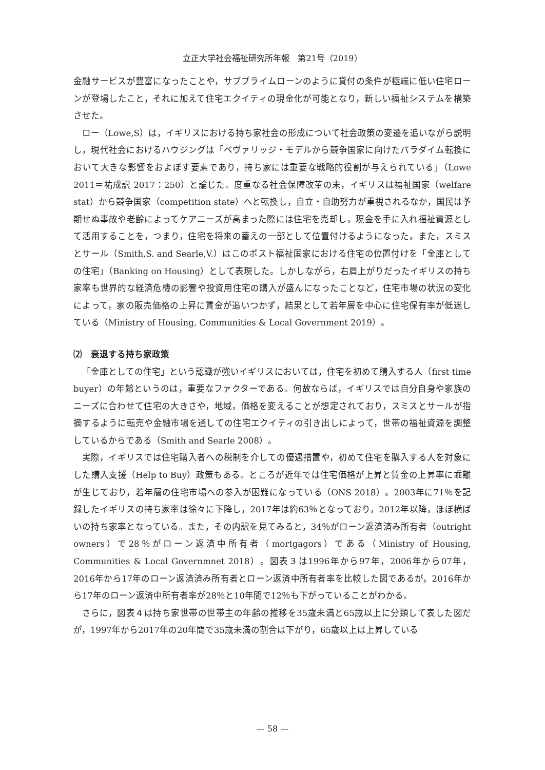立正大学社会福祉研究所年報　第21号（2019）
金融サービスが豊富になったことや，サブプライムローンのように貸付の条件が極端に低い住宅ローンが登場したこと，それに加えて住宅エクイティの現金化が可能となり，新しい福祉システムを構築させた。
ロー（Lowe,S）は，イギリスにおける持ち家社会の形成について社会政策の変遷を追いながら説明し，現代社会におけるハウジングは「ベヴァリッジ・モデルから競争国家に向けたパラダイム転換において大きな影響をおよぼす要素であり，持ち家には重要な戦略的役割が与えられている」（Lowe 2011＝祐成訳 2017：250）と論じた。度重なる社会保障改革の末，イギリスは福祉国家（welfare stat）から競争国家（competition state）へと転換し，自立・自助努力が重視されるなか，国民は予期せぬ事故や老齢によってケアニーズが高まった際には住宅を売却し，現金を手に入れ福祉資源として活用することを，つまり，住宅を将来の蓄えの一部として位置付けるようになった。また，スミスとサール（Smith,S. and Searle,V.）はこのポスト福祉国家における住宅の位置付けを「金庫としての住宅」（Banking on Housing）として表現した。しかしながら，右肩上がりだったイギリスの持ち家率も世界的な経済危機の影響や投資用住宅の購入が盛んになったことなど，住宅市場の状況の変化によって，家の販売価格の上昇に賃金が追いつかず，結果として若年層を中心に住宅保有率が低迷している（Ministry of Housing, Communities & Local Government 2019）。
⑵　衰退する持ち家政策
「金庫としての住宅」という認識が強いイギリスにおいては，住宅を初めて購入する人（first time buyer）の年齢というのは，重要なファクターである。何故ならば，イギリスでは自分自身や家族のニーズに合わせて住宅の大きさや，地域，価格を変えることが想定されており，スミスとサールが指摘するように転売や金融市場を通しての住宅エクイティの引き出しによって，世帯の福祉資源を調整しているからである（Smith and Searle 2008）。
実際，イギリスでは住宅購入者への税制を介しての優遇措置や，初めて住宅を購入する人を対象にした購入支援（Help to Buy）政策もある。ところが近年では住宅価格が上昇と賃金の上昇率に乖離が生じており，若年層の住宅市場への参入が困難になっている（ONS 2018）。2003年に71％を記録したイギリスの持ち家率は徐々に下降し，2017年は約63％となっており，2012年以降，ほぼ横ばいの持ち家率となっている。また，その内訳を見てみると，34％がローン返済済み所有者（outright owners）で28％がローン返済中所有者（mortgagors）である（Ministry of Housing, Communities & Local Governmnet 2018）。図表３は1996年から97年，2006年から07年，2016年から17年のローン返済済み所有者とローン返済中所有者率を比較した図であるが，2016年から17年のローン返済中所有者率が28％と10年間で12％も下がっていることがわかる。
さらに，図表４は持ち家世帯の世帯主の年齢の推移を35歳未満と65歳以上に分類して表した図だが，1997年から2017年の20年間で35歳未満の割合は下がり，65歳以上は上昇している
— 58 —